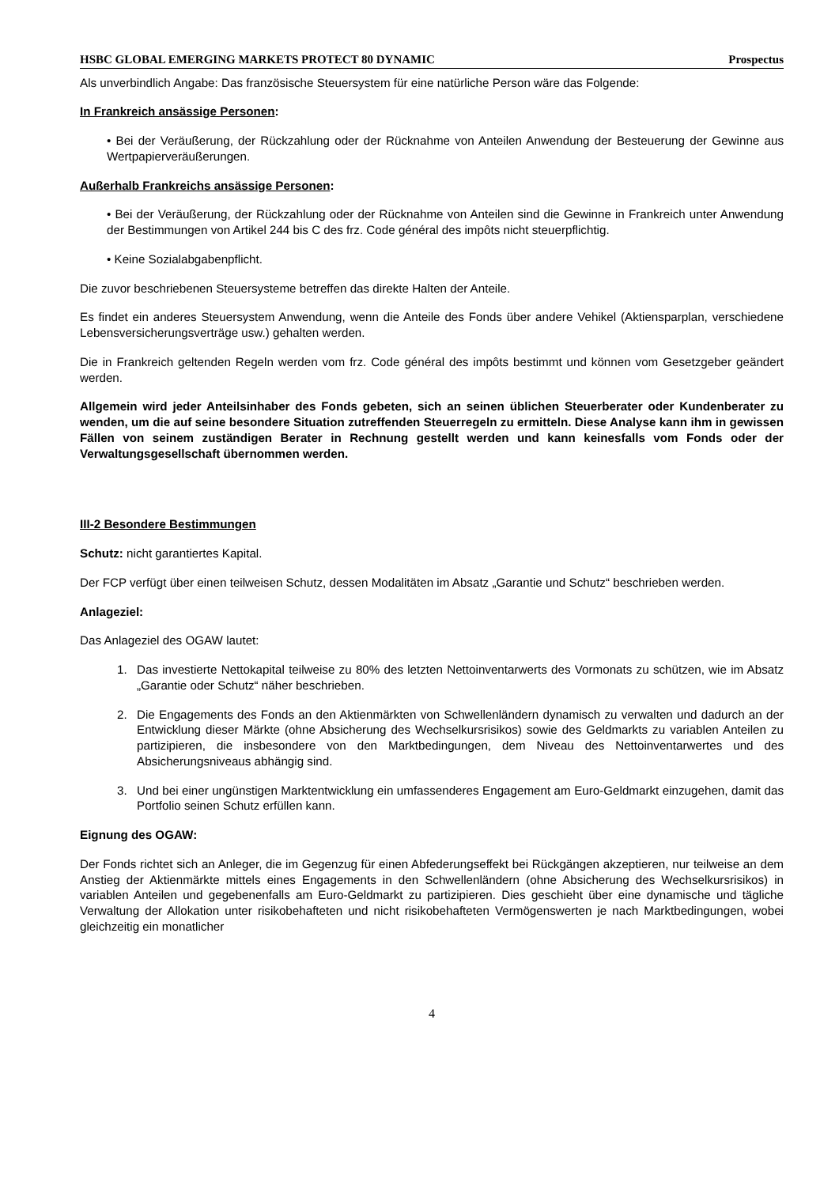HSBC GLOBAL EMERGING MARKETS PROTECT 80 DYNAMIC Prospectus
Als unverbindlich Angabe: Das französische Steuersystem für eine natürliche Person wäre das Folgende:
In Frankreich ansässige Personen:
• Bei der Veräußerung, der Rückzahlung oder der Rücknahme von Anteilen Anwendung der Besteuerung der Gewinne aus Wertpapierveräußerungen.
Außerhalb Frankreichs ansässige Personen:
• Bei der Veräußerung, der Rückzahlung oder der Rücknahme von Anteilen sind die Gewinne in Frankreich unter Anwendung der Bestimmungen von Artikel 244 bis C des frz. Code général des impôts nicht steuerpflichtig.
• Keine Sozialabgabenpflicht.
Die zuvor beschriebenen Steuersysteme betreffen das direkte Halten der Anteile.
Es findet ein anderes Steuersystem Anwendung, wenn die Anteile des Fonds über andere Vehikel (Aktiensparplan, verschiedene Lebensversicherungsverträge usw.) gehalten werden.
Die in Frankreich geltenden Regeln werden vom frz. Code général des impôts bestimmt und können vom Gesetzgeber geändert werden.
Allgemein wird jeder Anteilsinhaber des Fonds gebeten, sich an seinen üblichen Steuerberater oder Kundenberater zu wenden, um die auf seine besondere Situation zutreffenden Steuerregeln zu ermitteln. Diese Analyse kann ihm in gewissen Fällen von seinem zuständigen Berater in Rechnung gestellt werden und kann keinesfalls vom Fonds oder der Verwaltungsgesellschaft übernommen werden.
III-2 Besondere Bestimmungen
Schutz: nicht garantiertes Kapital.
Der FCP verfügt über einen teilweisen Schutz, dessen Modalitäten im Absatz „Garantie und Schutz“ beschrieben werden.
Anlageziel:
Das Anlageziel des OGAW lautet:
1. Das investierte Nettokapital teilweise zu 80% des letzten Nettoinventarwerts des Vormonats zu schützen, wie im Absatz „Garantie oder Schutz“ näher beschrieben.
2. Die Engagements des Fonds an den Aktienmärkten von Schwellenländern dynamisch zu verwalten und dadurch an der Entwicklung dieser Märkte (ohne Absicherung des Wechselkursrisikos) sowie des Geldmarkts zu variablen Anteilen zu partizipieren, die insbesondere von den Marktbedingungen, dem Niveau des Nettoinventarwertes und des Absicherungsniveaus abhängig sind.
3. Und bei einer ungünstigen Marktentwicklung ein umfassenderes Engagement am Euro-Geldmarkt einzugehen, damit das Portfolio seinen Schutz erfüllen kann.
Eignung des OGAW:
Der Fonds richtet sich an Anleger, die im Gegenzug für einen Abfederungseffekt bei Rückgängen akzeptieren, nur teilweise an dem Anstieg der Aktienmärkte mittels eines Engagements in den Schwellenländern (ohne Absicherung des Wechselkursrisikos) in variablen Anteilen und gegebenenfalls am Euro-Geldmarkt zu partizipieren. Dies geschieht über eine dynamische und tägliche Verwaltung der Allokation unter risikobehafteten und nicht risikobehafteten Vermögenswerten je nach Marktbedingungen, wobei gleichzeitig ein monatlicher
4